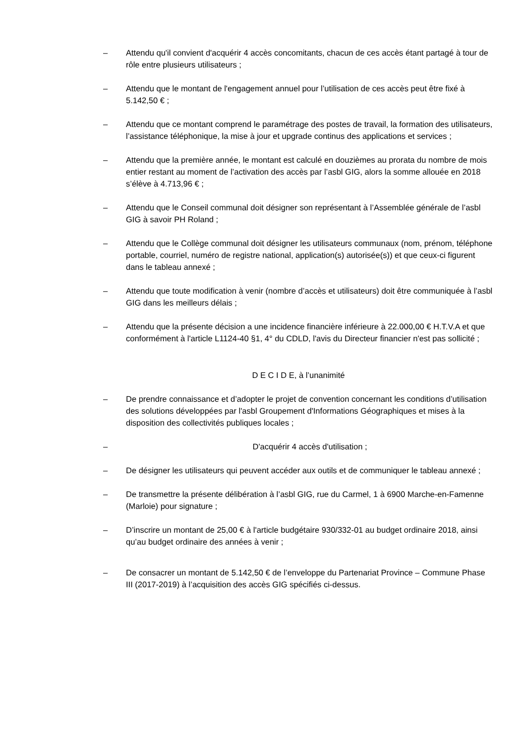– Attendu qu'il convient d'acquérir 4 accès concomitants, chacun de ces accès étant partagé à tour de rôle entre plusieurs utilisateurs ;
– Attendu que le montant de l'engagement annuel pour l’utilisation de ces accès peut être fixé à 5.142,50 € ;
– Attendu que ce montant comprend le paramétrage des postes de travail, la formation des utilisateurs, l’assistance téléphonique, la mise à jour et upgrade continus des applications et services ;
– Attendu que la première année, le montant est calculé en douzièmes au prorata du nombre de mois entier restant au moment de l’activation des accès par l’asbl GIG, alors la somme allouée en 2018 s’élève à 4.713,96 € ;
– Attendu que le Conseil communal doit désigner son représentant à l’Assemblée générale de l’asbl GIG à savoir PH Roland ;
– Attendu que le Collège communal doit désigner les utilisateurs communaux (nom, prénom, téléphone portable, courriel, numéro de registre national, application(s) autorisée(s)) et que ceux-ci figurent dans le tableau annexé ;
– Attendu que toute modification à venir (nombre d’accès et utilisateurs) doit être communiquée à l’asbl GIG dans les meilleurs délais ;
– Attendu que la présente décision a une incidence financière inférieure à 22.000,00 € H.T.V.A et que conformément à l'article L1124-40 §1, 4° du CDLD, l'avis du Directeur financier n'est pas sollicité ;
D E C I D E, à l’unanimité
– De prendre connaissance et d’adopter le projet de convention concernant les conditions d’utilisation des solutions développées par l'asbl Groupement d'Informations Géographiques et mises à la disposition des collectivités publiques locales ;
– D'acquérir 4 accès d'utilisation ;
– De désigner les utilisateurs qui peuvent accéder aux outils et de communiquer le tableau annexé ;
– De transmettre la présente délibération à l’asbl GIG, rue du Carmel, 1 à 6900 Marche-en-Famenne (Marloie) pour signature ;
– D’inscrire un montant de 25,00 € à l'article budgétaire 930/332-01 au budget ordinaire 2018, ainsi qu’au budget ordinaire des années à venir ;
– De consacrer un montant de 5.142,50 € de l’enveloppe du Partenariat Province – Commune Phase III (2017-2019) à l’acquisition des accès GIG spécifiés ci-dessus.